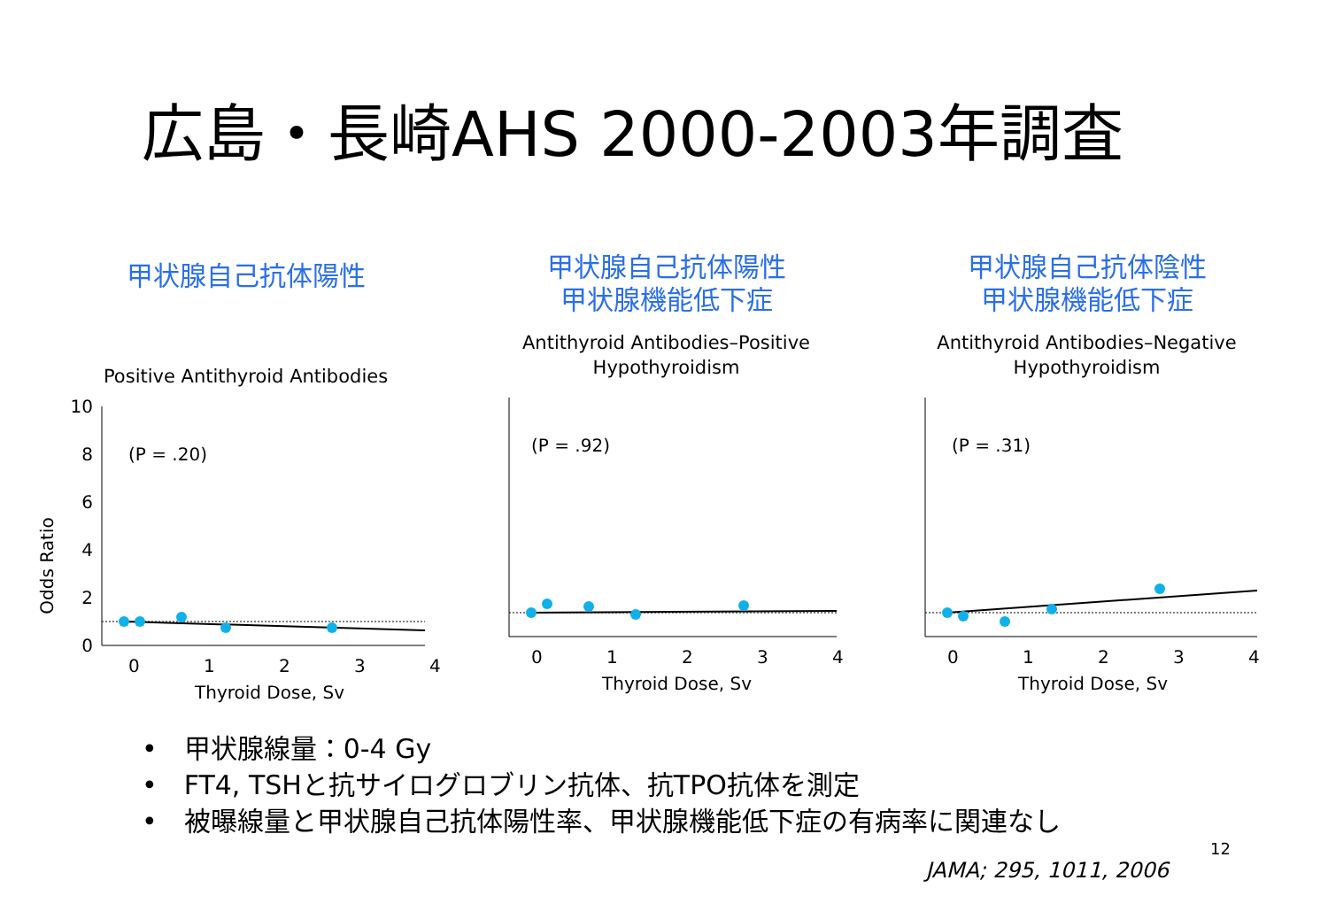広島・長崎AHS 2000-2003年調査
甲状腺自己抗体陽性
Positive Antithyroid Antibodies
Odds Ratio
10
8
6
4
2
0
0
1
2
3
4
Thyroid Dose, Sv
(P = .20)
甲状腺自己抗体陽性
甲状腺機能低下症
Antithyroid Antibodies–Positive
Hypothyroidism
0
1
2
3
4
Thyroid Dose, Sv
(P = .92)
甲状腺自己抗体陰性
甲状腺機能低下症
Antithyroid Antibodies–Negative
Hypothyroidism
0
1
2
3
4
Thyroid Dose, Sv
(P = .31)
•　甲状腺線量：0-4 Gy
•　FT4, TSHと抗サイログロブリン抗体、抗TPO抗体を測定
•　被曝線量と甲状腺自己抗体陽性率、甲状腺機能低下症の有病率に関連なし
12
JAMA; 295, 1011, 2006